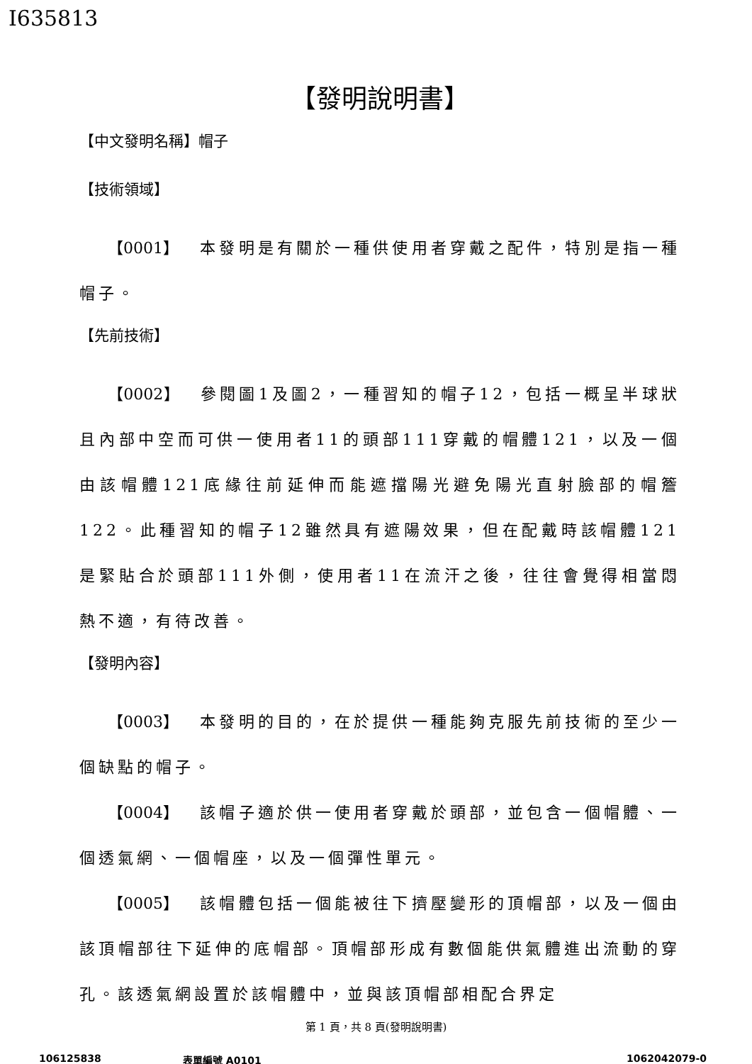I635813
【發明說明書】
【中文發明名稱】帽子
【技術領域】
【0001】 本發明是有關於一種供使用者穿戴之配件，特別是指一種帽子。
【先前技術】
【0002】 參閱圖1及圖2，一種習知的帽子12，包括一概呈半球狀且內部中空而可供一使用者11的頭部111穿戴的帽體121，以及一個由該帽體121底緣往前延伸而能遮擋陽光避免陽光直射臉部的帽簷122。此種習知的帽子12雖然具有遮陽效果，但在配戴時該帽體121是緊貼合於頭部111外側，使用者11在流汗之後，往往會覺得相當悶熱不適，有待改善。
【發明內容】
【0003】 本發明的目的，在於提供一種能夠克服先前技術的至少一個缺點的帽子。
【0004】 該帽子適於供一使用者穿戴於頭部，並包含一個帽體、一個透氣網、一個帽座，以及一個彈性單元。
【0005】 該帽體包括一個能被往下擠壓變形的頂帽部，以及一個由該頂帽部往下延伸的底帽部。頂帽部形成有數個能供氣體進出流動的穿孔。該透氣網設置於該帽體中，並與該頂帽部相配合界定
第 1 頁，共 8 頁(發明說明書)
106125838 表單編號 A0101 1062042079-0